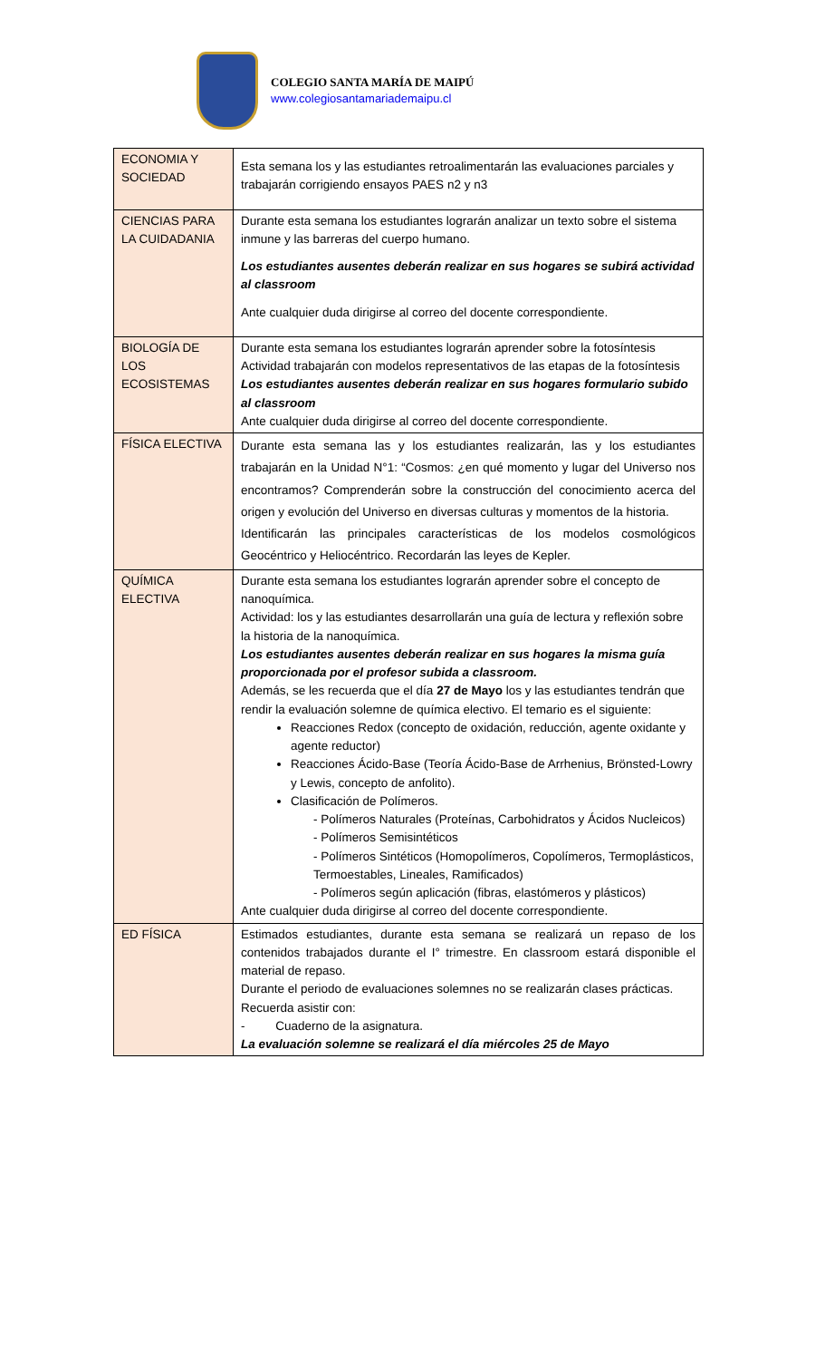COLEGIO SANTA MARÍA DE MAIPÚ
www.colegiosantamariademaipu.cl
| ECONOMIA Y SOCIEDAD | Esta semana los y las estudiantes retroalimentarán las evaluaciones parciales y trabajarán corrigiendo ensayos PAES n2 y n3 |
| CIENCIAS PARA LA CUIDADANIA | Durante esta semana los estudiantes lograrán analizar un texto sobre el sistema inmune y las barreras del cuerpo humano. Los estudiantes ausentes deberán realizar en sus hogares se subirá actividad al classroom Ante cualquier duda dirigirse al correo del docente correspondiente. |
| BIOLOGÍA DE LOS ECOSISTEMAS | Durante esta semana los estudiantes lograrán aprender sobre la fotosíntesis Actividad trabajarán con modelos representativos de las etapas de la fotosíntesis Los estudiantes ausentes deberán realizar en sus hogares formulario subido al classroom Ante cualquier duda dirigirse al correo del docente correspondiente. |
| FÍSICA ELECTIVA | Durante esta semana las y los estudiantes realizarán, las y los estudiantes trabajarán en la Unidad N°1: “Cosmos: ¿en qué momento y lugar del Universo nos encontramos? Comprenderán sobre la construcción del conocimiento acerca del origen y evolución del Universo en diversas culturas y momentos de la historia. Identificarán las principales características de los modelos cosmológicos Geocéntrico y Heliocéntrico. Recordarán las leyes de Kepler. |
| QUÍMICA ELECTIVA | Durante esta semana los estudiantes lograrán aprender sobre el concepto de nanoquímica. Actividad: los y las estudiantes desarrollarán una guía de lectura y reflexión sobre la historia de la nanoquímica. Los estudiantes ausentes deberán realizar en sus hogares la misma guía proporcionada por el profesor subida a classroom. Además, se les recuerda que el día 27 de Mayo los y las estudiantes tendrán que rendir la evaluación solemne de química electivo. El temario es el siguiente: Reacciones Redox (concepto de oxidación, reducción, agente oxidante y agente reductor) Reacciones Ácido-Base (Teoría Ácido-Base de Arrhenius, Brönsted-Lowry y Lewis, concepto de anfolito). Clasificación de Polímeros. - Polímeros Naturales (Proteínas, Carbohidratos y Ácidos Nucleicos) - Polímeros Semisintéticos - Polímeros Sintéticos (Homopolímeros, Copolímeros, Termoplásticos, Termoestables, Lineales, Ramificados) - Polímeros según aplicación (fibras, elastómeros y plásticos) Ante cualquier duda dirigirse al correo del docente correspondiente. |
| ED FÍSICA | Estimados estudiantes, durante esta semana se realizará un repaso de los contenidos trabajados durante el I° trimestre. En classroom estará disponible el material de repaso. Durante el periodo de evaluaciones solemnes no se realizarán clases prácticas. Recuerda asistir con: - Cuaderno de la asignatura. La evaluación solemne se realizará el día miércoles 25 de Mayo |